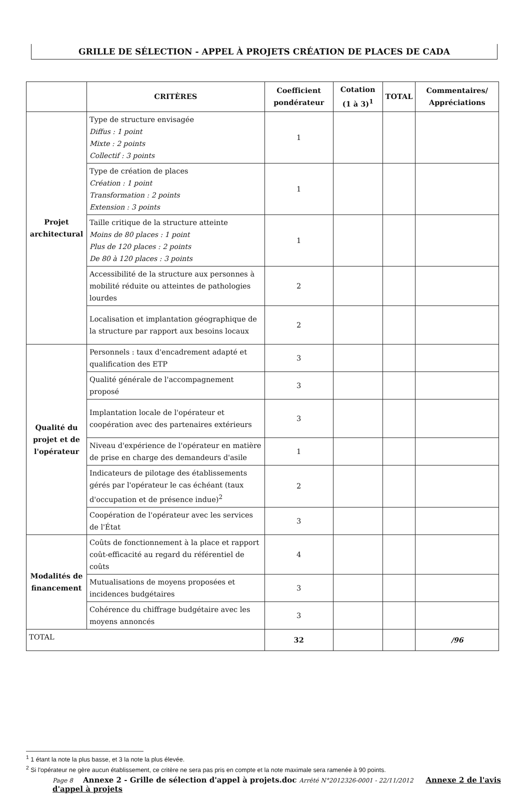GRILLE DE SÉLECTION - APPEL À PROJETS CRÉATION DE PLACES DE CADA
| | CRITÈRES | Coefficient pondérateur | Cotation (1 à 3)<sup>1</sup> | TOTAL | Commentaires/ Appréciations |
| --- | --- | --- | --- | --- | --- |
| Projet architectural | Type de structure envisagée Diffus : 1 point Mixte : 2 points Collectif : 3 points | 1 | | | |
| | Type de création de places Création : 1 point Transformation : 2 points Extension : 3 points | 1 | | | |
| | Taille critique de la structure atteinte Moins de 80 places : 1 point Plus de 120 places : 2 points De 80 à 120 places : 3 points | 1 | | | |
| | Accessibilité de la structure aux personnes à mobilité réduite ou atteintes de pathologies lourdes | 2 | | | |
| | Localisation et implantation géographique de la structure par rapport aux besoins locaux | 2 | | | |
| Qualité du projet et de l'opérateur | Personnels : taux d'encadrement adapté et qualification des ETP | 3 | | | |
| | Qualité générale de l'accompagnement proposé | 3 | | | |
| | Implantation locale de l'opérateur et coopération avec des partenaires extérieurs | 3 | | | |
| | Niveau d'expérience de l'opérateur en matière de prise en charge des demandeurs d'asile | 1 | | | |
| | Indicateurs de pilotage des établissements gérés par l'opérateur le cas échéant (taux d'occupation et de présence indue)<sup>2</sup> | 2 | | | |
| | Coopération de l'opérateur avec les services de l'État | 3 | | | |
| Modalités de financement | Coûts de fonctionnement à la place et rapport coût-efficacité au regard du référentiel de coûts | 4 | | | |
| | Mutualisations de moyens proposées et incidences budgétaires | 3 | | | |
| | Cohérence du chiffrage budgétaire avec les moyens annoncés | 3 | | | |
| TOTAL | | 32 | | | /96 |
<sup>1</sup> 1 étant la note la plus basse, et 3 la note la plus élevée.
<sup>2</sup> Si l'opérateur ne gère aucun établissement, ce critère ne sera pas pris en compte et la note maximale sera ramenée à 90 points.
Page 8 Annexe 2 - Grille de sélection d'appel à projets.doc Arrêté N°2012326-0001 - 22/11/2012 Annexe 2 de l'avis d'appel à projets